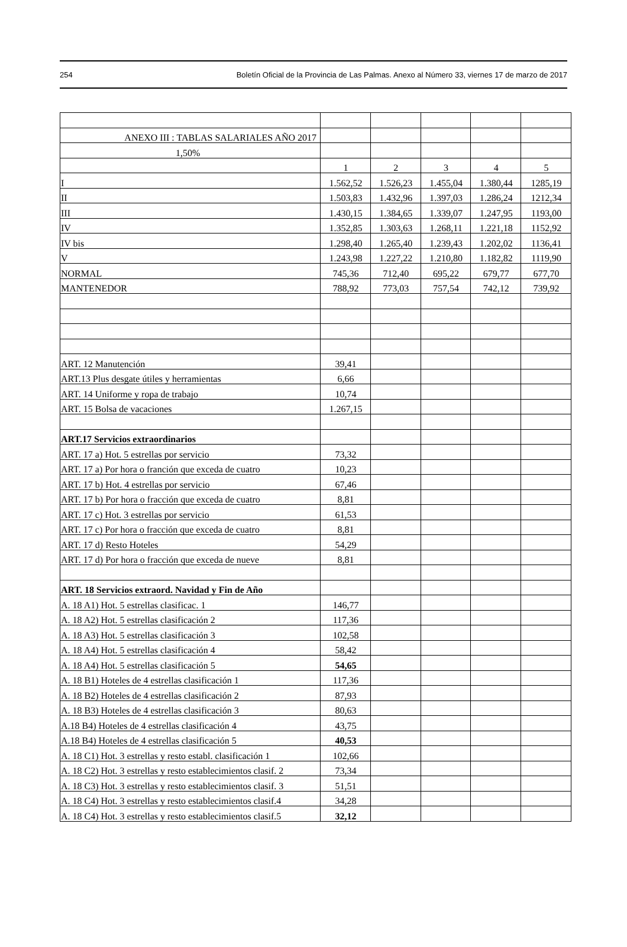254 Boletín Oficial de la Provincia de Las Palmas. Anexo al Número 33, viernes 17 de marzo de 2017
| ANEXO III : TABLAS SALARIALES AÑO 2017 | | | | | |
| 1,50% | | | | | |
| | 1 | 2 | 3 | 4 | 5 |
| I | 1.562,52 | 1.526,23 | 1.455,04 | 1.380,44 | 1285,19 |
| II | 1.503,83 | 1.432,96 | 1.397,03 | 1.286,24 | 1212,34 |
| III | 1.430,15 | 1.384,65 | 1.339,07 | 1.247,95 | 1193,00 |
| IV | 1.352,85 | 1.303,63 | 1.268,11 | 1.221,18 | 1152,92 |
| IV bis | 1.298,40 | 1.265,40 | 1.239,43 | 1.202,02 | 1136,41 |
| V | 1.243,98 | 1.227,22 | 1.210,80 | 1.182,82 | 1119,90 |
| NORMAL | 745,36 | 712,40 | 695,22 | 679,77 | 677,70 |
| MANTENEDOR | 788,92 | 773,03 | 757,54 | 742,12 | 739,92 |
| ART. 12 Manutención | 39,41 | | | | |
| ART.13 Plus desgate útiles y herramientas | 6,66 | | | | |
| ART. 14 Uniforme y ropa de trabajo | 10,74 | | | | |
| ART. 15 Bolsa de vacaciones | 1.267,15 | | | | |
| ART.17 Servicios extraordinarios | | | | | |
| ART. 17 a) Hot. 5 estrellas por servicio | 73,32 | | | | |
| ART. 17 a) Por hora o franción que exceda de cuatro | 10,23 | | | | |
| ART. 17 b) Hot. 4 estrellas por servicio | 67,46 | | | | |
| ART. 17 b) Por hora o fracción que exceda de cuatro | 8,81 | | | | |
| ART. 17 c) Hot. 3 estrellas por servicio | 61,53 | | | | |
| ART. 17 c) Por hora o fracción que exceda de cuatro | 8,81 | | | | |
| ART. 17 d) Resto Hoteles | 54,29 | | | | |
| ART. 17 d) Por hora o fracción que exceda de nueve | 8,81 | | | | |
| ART. 18 Servicios extraord. Navidad y Fin de Año | | | | | |
| A. 18 A1) Hot. 5 estrellas clasificac. 1 | 146,77 | | | | |
| A. 18 A2) Hot. 5 estrellas clasificación 2 | 117,36 | | | | |
| A. 18 A3) Hot. 5 estrellas clasificación 3 | 102,58 | | | | |
| A. 18 A4) Hot. 5 estrellas clasificación 4 | 58,42 | | | | |
| A. 18 A4) Hot. 5 estrellas clasificación 5 | 54,65 | | | | |
| A. 18 B1) Hoteles de 4 estrellas clasificación 1 | 117,36 | | | | |
| A. 18 B2) Hoteles de 4 estrellas clasificación 2 | 87,93 | | | | |
| A. 18 B3) Hoteles de 4 estrellas clasificación 3 | 80,63 | | | | |
| A.18 B4) Hoteles de 4 estrellas clasificación 4 | 43,75 | | | | |
| A.18 B4) Hoteles de 4 estrellas clasificación 5 | 40,53 | | | | |
| A. 18 C1) Hot. 3 estrellas y resto establ. clasificación 1 | 102,66 | | | | |
| A. 18 C2) Hot. 3 estrellas y resto establecimientos clasif. 2 | 73,34 | | | | |
| A. 18 C3) Hot. 3 estrellas y resto establecimientos clasif. 3 | 51,51 | | | | |
| A. 18 C4) Hot. 3 estrellas y resto establecimientos clasif.4 | 34,28 | | | | |
| A. 18 C4) Hot. 3 estrellas y resto establecimientos clasif.5 | 32,12 | | | | |